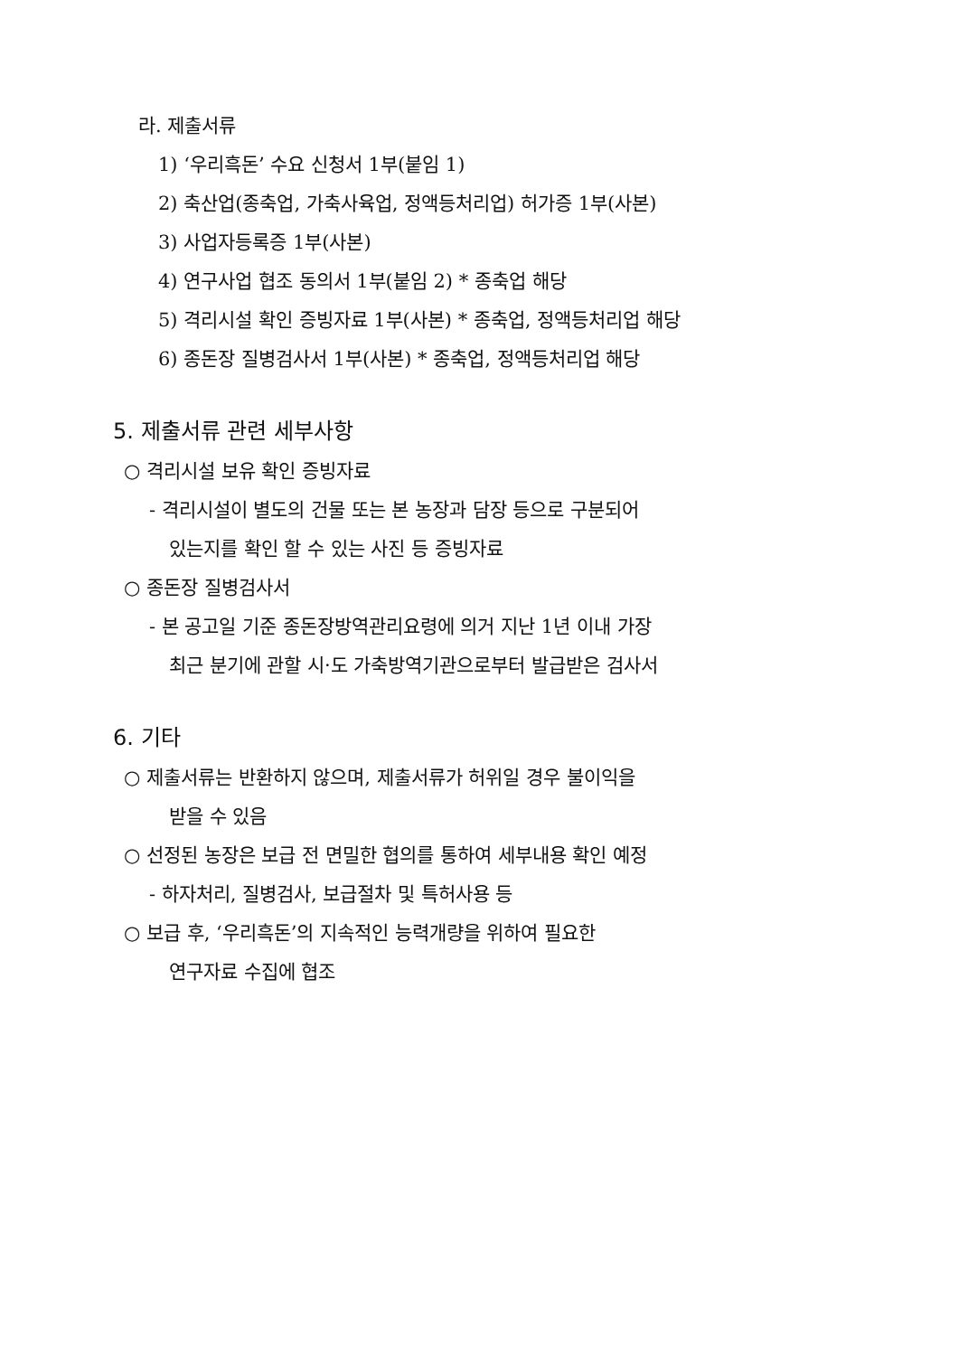라. 제출서류
1) ‘우리흑돈’ 수요 신청서 1부(붙임 1)
2) 축산업(종축업, 가축사육업, 정액등처리업) 허가증 1부(사본)
3) 사업자등록증 1부(사본)
4) 연구사업 협조 동의서 1부(붙임 2) * 종축업 해당
5) 격리시설 확인 증빙자료 1부(사본) * 종축업, 정액등처리업 해당
6) 종돈장 질병검사서 1부(사본) * 종축업, 정액등처리업 해당
5. 제출서류 관련 세부사항
○ 격리시설 보유 확인 증빙자료
- 격리시설이 별도의 건물 또는 본 농장과 담장 등으로 구분되어
있는지를 확인 할 수 있는 사진 등 증빙자료
○ 종돈장 질병검사서
- 본 공고일 기준 종돈장방역관리요령에 의거 지난 1년 이내 가장
최근 분기에 관할 시·도 가축방역기관으로부터 발급받은 검사서
6. 기타
○ 제출서류는 반환하지 않으며, 제출서류가 허위일 경우 불이익을
받을 수 있음
○ 선정된 농장은 보급 전 면밀한 협의를 통하여 세부내용 확인 예정
- 하자처리, 질병검사, 보급절차 및 특허사용 등
○ 보급 후, ‘우리흑돈’의 지속적인 능력개량을 위하여 필요한
연구자료 수집에 협조